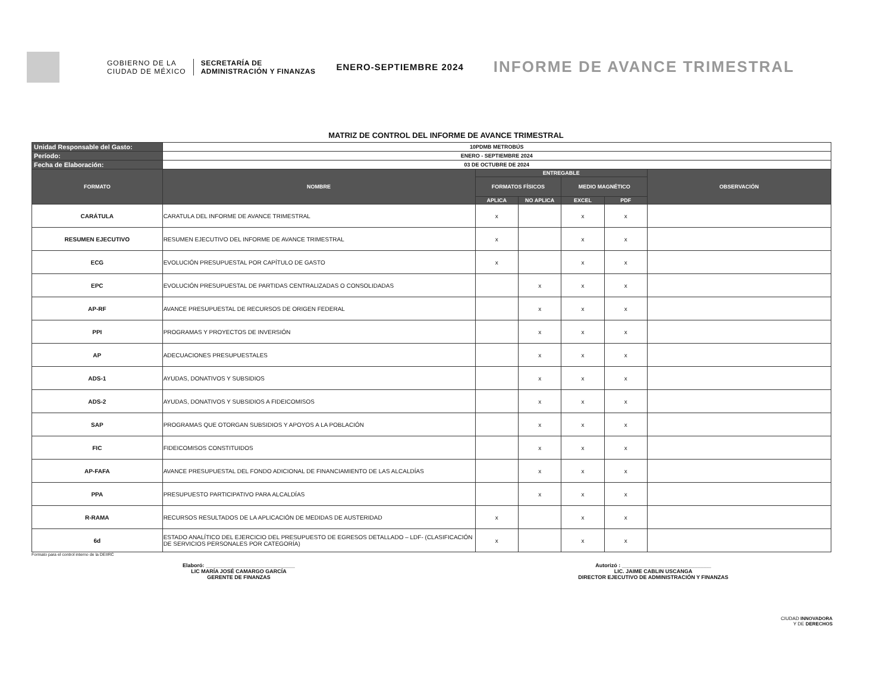GOBIERNO DE LA
CIUDAD DE MÉXICO
SECRETARÍA DE
ADMINISTRACIÓN Y FINANZAS
ENERO-SEPTIEMBRE 2024
INFORME DE AVANCE TRIMESTRAL
MATRIZ DE CONTROL DEL INFORME DE AVANCE TRIMESTRAL
| Unidad Responsable del Gasto: | 10PDMB METROBÚS | | | | | |
| Período: | ENERO - SEPTIEMBRE 2024 | | | | | |
| Fecha de Elaboración: | 03 DE OCTUBRE DE 2024 | | | | | |
| FORMATO | NOMBRE | ENTREGABLE | | | | OBSERVACIÓN |
| | | FORMATOS FÍSICOS | | MEDIO MAGNÉTICO | | |
| | | APLICA | NO APLICA | EXCEL | PDF | |
| CARÁTULA | CARATULA DEL INFORME DE AVANCE TRIMESTRAL | x | | x | x | |
| RESUMEN EJECUTIVO | RESUMEN EJECUTIVO DEL INFORME DE AVANCE TRIMESTRAL | x | | x | x | |
| ECG | EVOLUCIÓN PRESUPUESTAL POR CAPÍTULO DE GASTO | x | | x | x | |
| EPC | EVOLUCIÓN PRESUPUESTAL DE PARTIDAS CENTRALIZADAS O CONSOLIDADAS | | x | x | x | |
| AP-RF | AVANCE PRESUPUESTAL DE RECURSOS DE ORIGEN FEDERAL | | x | x | x | |
| PPI | PROGRAMAS Y PROYECTOS DE INVERSIÓN | | x | x | x | |
| AP | ADECUACIONES PRESUPUESTALES | | x | x | x | |
| ADS-1 | AYUDAS, DONATIVOS Y SUBSIDIOS | | x | x | x | |
| ADS-2 | AYUDAS, DONATIVOS Y SUBSIDIOS A FIDEICOMISOS | | x | x | x | |
| SAP | PROGRAMAS QUE OTORGAN SUBSIDIOS Y APOYOS A LA POBLACIÓN | | x | x | x | |
| FIC | FIDEICOMISOS CONSTITUIDOS | | x | x | x | |
| AP-FAFA | AVANCE PRESUPUESTAL DEL FONDO ADICIONAL DE FINANCIAMIENTO DE LAS ALCALDÍAS | | x | x | x | |
| PPA | PRESUPUESTO PARTICIPATIVO PARA ALCALDÍAS | | x | x | x | |
| R-RAMA | RECURSOS RESULTADOS DE LA APLICACIÓN DE MEDIDAS DE AUSTERIDAD | x | | x | x | |
| 6d | ESTADO ANALÍTICO DEL EJERCICIO DEL PRESUPUESTO DE EGRESOS DETALLADO – LDF- (CLASIFICACIÓN DE SERVICIOS PERSONALES POR CATEGORÍA) | x | | x | x | |
Formato para el control interno de la DEIIRC
Elaboró: ______________________________
LIC MARÍA JOSÉ CAMARGO GARCÍA
GERENTE DE FINANZAS
Autorizó : ______________________________
LIC. JAIME CABLIN USCANGA
DIRECTOR EJECUTIVO DE ADMINISTRACIÓN Y FINANZAS
CIUDAD INNOVADORA
Y DE DERECHOS